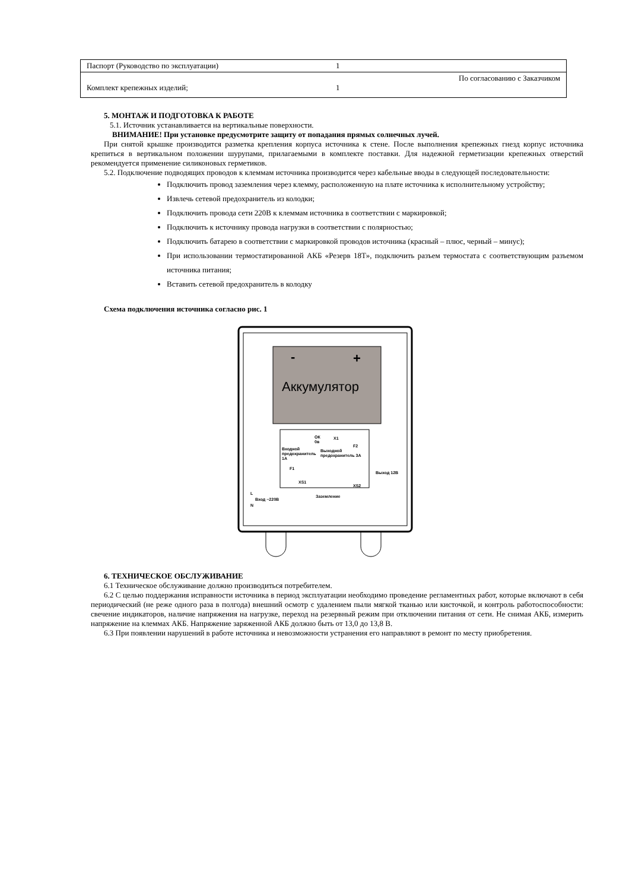| Паспорт (Руководство по эксплуатации) | 1 | |
| Комплект крепежных изделий; | 1 | По согласованию с Заказчиком |
5. МОНТАЖ И ПОДГОТОВКА К РАБОТЕ
5.1. Источник устанавливается на вертикальные поверхности.
ВНИМАНИЕ! При установке предусмотрите защиту от попадания прямых солнечных лучей.
При снятой крышке производится разметка крепления корпуса источника к стене. После выполнения крепежных гнезд корпус источника крепиться в вертикальном положении шурупами, прилагаемыми в комплекте поставки. Для надежной герметизации крепежных отверстий рекомендуется применение силиконовых герметиков.
5.2. Подключение подводящих проводов к клеммам источника производится через кабельные вводы в следующей последовательности:
Подключить провод заземления через клемму, расположенную на плате источника к исполнительному устройству;
Извлечь сетевой предохранитель из колодки;
Подключить провода сети 220В к клеммам источника в соответствии с маркировкой;
Подключить к источнику провода нагрузки в соответствии с полярностью;
Подключить батарею в соответствии с маркировкой проводов источника (красный – плюс, черный – минус);
При использовании термостатированной АКБ «Резерв 18Т», подключить разъем термостата с соответствующим разъемом источника питания;
Вставить сетевой предохранитель в колодку
Схема подключения источника согласно рис. 1
-
+
Аккумулятор
ОК
0в
X1
F2
Входной
предохранитель
1А
Выходной
предохранитель 3А
F1
Выход 12В
XS2
XS1
Заземление
Вход ~220В
L
N
6. ТЕХНИЧЕСКОЕ ОБСЛУЖИВАНИЕ
6.1 Техническое обслуживание должно производиться потребителем.
6.2 С целью поддержания исправности источника в период эксплуатации необходимо проведение регламентных работ, которые включают в себя периодический (не реже одного раза в полгода) внешний осмотр с удалением пыли мягкой тканью или кисточкой, и контроль работоспособности: свечение индикаторов, наличие напряжения на нагрузке, переход на резервный режим при отключении питания от сети. Не снимая АКБ, измерить напряжение на клеммах АКБ. Напряжение заряженной АКБ должно быть от 13,0 до 13,8 В.
6.3 При появлении нарушений в работе источника и невозможности устранения его направляют в ремонт по месту приобретения.